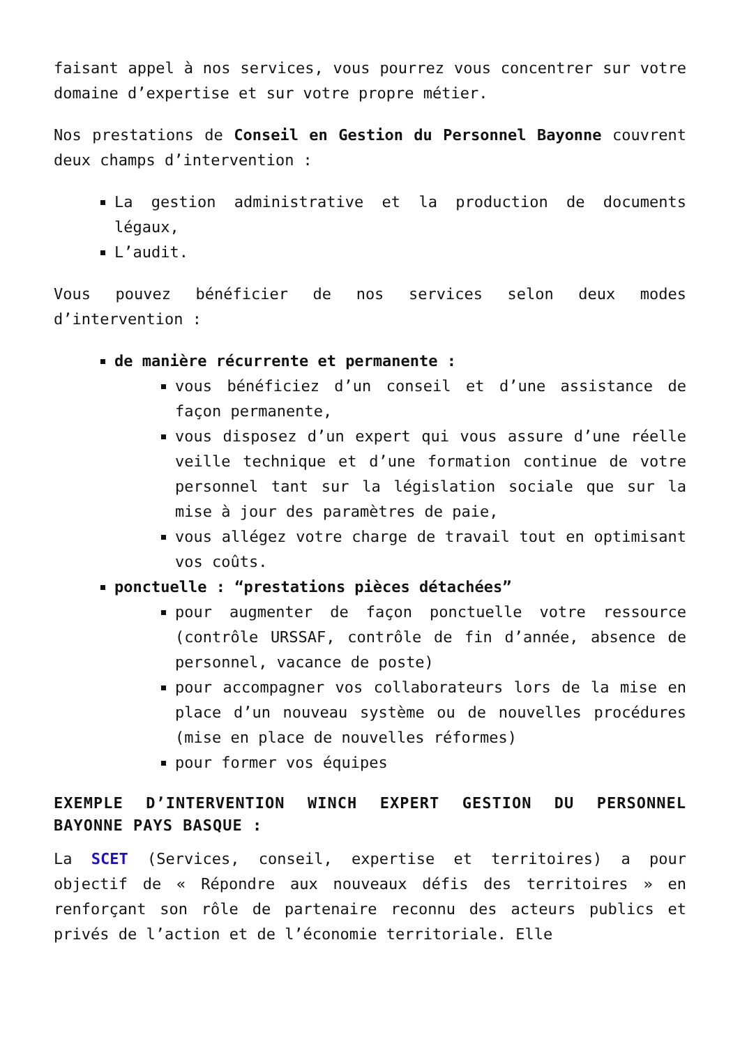faisant appel à nos services, vous pourrez vous concentrer sur votre domaine d’expertise et sur votre propre métier.
Nos prestations de Conseil en Gestion du Personnel Bayonne couvrent deux champs d’intervention :
La gestion administrative et la production de documents légaux,
L’audit.
Vous pouvez bénéficier de nos services selon deux modes d’intervention :
de manière récurrente et permanente :
vous bénéficiez d’un conseil et d’une assistance de façon permanente,
vous disposez d’un expert qui vous assure d’une réelle veille technique et d’une formation continue de votre personnel tant sur la législation sociale que sur la mise à jour des paramètres de paie,
vous allégez votre charge de travail tout en optimisant vos coûts.
ponctuelle : “prestations pièces détachées”
pour augmenter de façon ponctuelle votre ressource (contrôle URSSAF, contrôle de fin d’année, absence de personnel, vacance de poste)
pour accompagner vos collaborateurs lors de la mise en place d’un nouveau système ou de nouvelles procédures (mise en place de nouvelles réformes)
pour former vos équipes
EXEMPLE D’INTERVENTION WINCH EXPERT GESTION DU PERSONNEL BAYONNE PAYS BASQUE :
La SCET (Services, conseil, expertise et territoires) a pour objectif de « Répondre aux nouveaux défis des territoires » en renforçant son rôle de partenaire reconnu des acteurs publics et privés de l’action et de l’économie territoriale. Elle